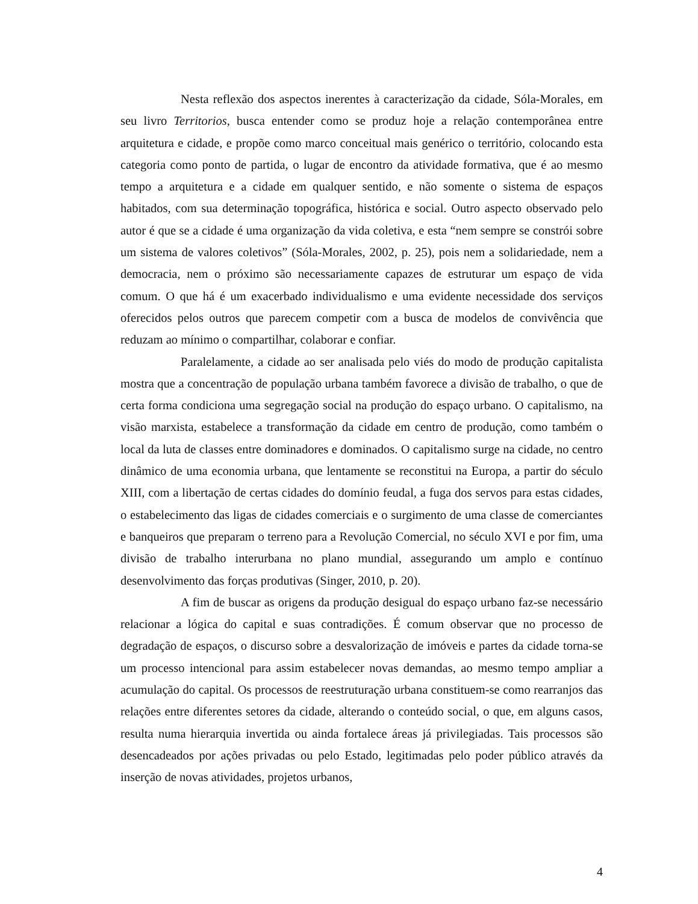Nesta reflexão dos aspectos inerentes à caracterização da cidade, Sóla-Morales, em seu livro Territorios, busca entender como se produz hoje a relação contemporânea entre arquitetura e cidade, e propõe como marco conceitual mais genérico o território, colocando esta categoria como ponto de partida, o lugar de encontro da atividade formativa, que é ao mesmo tempo a arquitetura e a cidade em qualquer sentido, e não somente o sistema de espaços habitados, com sua determinação topográfica, histórica e social. Outro aspecto observado pelo autor é que se a cidade é uma organização da vida coletiva, e esta “nem sempre se constrói sobre um sistema de valores coletivos” (Sóla-Morales, 2002, p. 25), pois nem a solidariedade, nem a democracia, nem o próximo são necessariamente capazes de estruturar um espaço de vida comum. O que há é um exacerbado individualismo e uma evidente necessidade dos serviços oferecidos pelos outros que parecem competir com a busca de modelos de convivência que reduzam ao mínimo o compartilhar, colaborar e confiar.
Paralelamente, a cidade ao ser analisada pelo viés do modo de produção capitalista mostra que a concentração de população urbana também favorece a divisão de trabalho, o que de certa forma condiciona uma segregação social na produção do espaço urbano. O capitalismo, na visão marxista, estabelece a transformação da cidade em centro de produção, como também o local da luta de classes entre dominadores e dominados. O capitalismo surge na cidade, no centro dinâmico de uma economia urbana, que lentamente se reconstitui na Europa, a partir do século XIII, com a libertação de certas cidades do domínio feudal, a fuga dos servos para estas cidades, o estabelecimento das ligas de cidades comerciais e o surgimento de uma classe de comerciantes e banqueiros que preparam o terreno para a Revolução Comercial, no século XVI e por fim, uma divisão de trabalho interurbana no plano mundial, assegurando um amplo e contínuo desenvolvimento das forças produtivas (Singer, 2010, p. 20).
A fim de buscar as origens da produção desigual do espaço urbano faz-se necessário relacionar a lógica do capital e suas contradições. É comum observar que no processo de degradação de espaços, o discurso sobre a desvalorização de imóveis e partes da cidade torna-se um processo intencional para assim estabelecer novas demandas, ao mesmo tempo ampliar a acumulação do capital. Os processos de reestruturação urbana constituem-se como rearranjos das relações entre diferentes setores da cidade, alterando o conteúdo social, o que, em alguns casos, resulta numa hierarquia invertida ou ainda fortalece áreas já privilegiadas. Tais processos são desencadeados por ações privadas ou pelo Estado, legitimadas pelo poder público através da inserção de novas atividades, projetos urbanos,
4